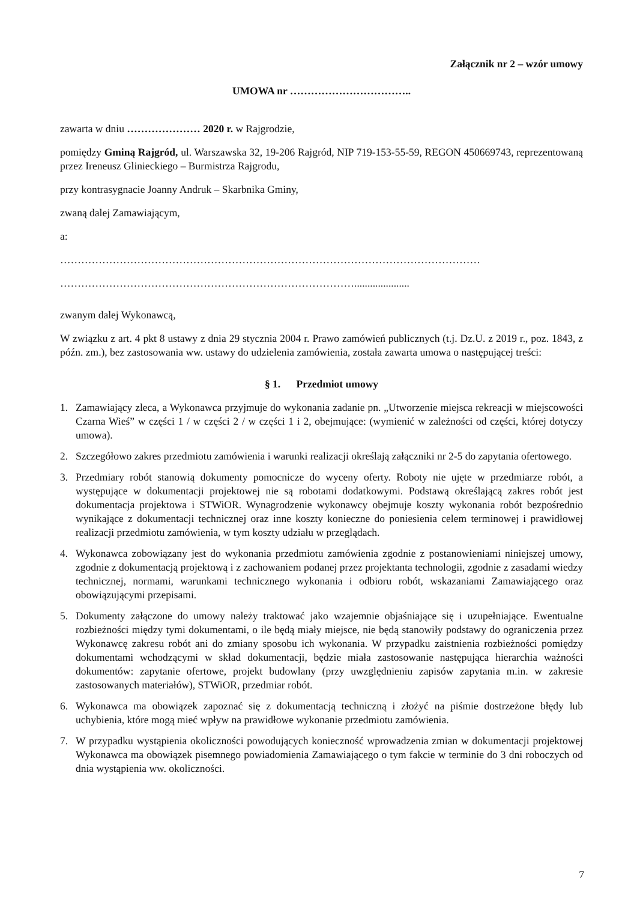Załącznik nr 2 – wzór umowy
UMOWA nr ……………………………..
zawarta w dniu ………………… 2020 r. w Rajgrodzie,
pomiędzy Gminą Rajgród, ul. Warszawska 32, 19-206 Rajgród, NIP 719-153-55-59, REGON 450669743, reprezentowaną przez Ireneusz Glinieckiego – Burmistrza Rajgrodu,
przy kontrasygnacie Joanny Andruk – Skarbnika Gminy,
zwaną dalej Zamawiającym,
a:
…………………………………………………………………………………………………………
………………………………………………………………………….....................
zwanym dalej Wykonawcą,
W związku z art. 4 pkt 8 ustawy z dnia 29 stycznia 2004 r. Prawo zamówień publicznych (t.j. Dz.U. z 2019 r., poz. 1843, z późn. zm.), bez zastosowania ww. ustawy do udzielenia zamówienia, została zawarta umowa o następującej treści:
§ 1. Przedmiot umowy
1. Zamawiający zleca, a Wykonawca przyjmuje do wykonania zadanie pn. „Utworzenie miejsca rekreacji w miejscowości Czarna Wieś” w części 1 / w części 2 / w części 1 i 2, obejmujące: (wymienić w zależności od części, której dotyczy umowa).
2. Szczegółowo zakres przedmiotu zamówienia i warunki realizacji określają załączniki nr 2-5 do zapytania ofertowego.
3. Przedmiary robót stanowią dokumenty pomocnicze do wyceny oferty. Roboty nie ujęte w przedmiarze robót, a występujące w dokumentacji projektowej nie są robotami dodatkowymi. Podstawą określającą zakres robót jest dokumentacja projektowa i STWiOR. Wynagrodzenie wykonawcy obejmuje koszty wykonania robót bezpośrednio wynikające z dokumentacji technicznej oraz inne koszty konieczne do poniesienia celem terminowej i prawidłowej realizacji przedmiotu zamówienia, w tym koszty udziału w przeglądach.
4. Wykonawca zobowiązany jest do wykonania przedmiotu zamówienia zgodnie z postanowieniami niniejszej umowy, zgodnie z dokumentacją projektową i z zachowaniem podanej przez projektanta technologii, zgodnie z zasadami wiedzy technicznej, normami, warunkami technicznego wykonania i odbioru robót, wskazaniami Zamawiającego oraz obowiązującymi przepisami.
5. Dokumenty załączone do umowy należy traktować jako wzajemnie objaśniające się i uzupełniające. Ewentualne rozbieżności między tymi dokumentami, o ile będą miały miejsce, nie będą stanowiły podstawy do ograniczenia przez Wykonawcę zakresu robót ani do zmiany sposobu ich wykonania. W przypadku zaistnienia rozbieżności pomiędzy dokumentami wchodzącymi w skład dokumentacji, będzie miała zastosowanie następująca hierarchia ważności dokumentów: zapytanie ofertowe, projekt budowlany (przy uwzględnieniu zapisów zapytania m.in. w zakresie zastosowanych materiałów), STWiOR, przedmiar robót.
6. Wykonawca ma obowiązek zapoznać się z dokumentacją techniczną i złożyć na piśmie dostrzeżone błędy lub uchybienia, które mogą mieć wpływ na prawidłowe wykonanie przedmiotu zamówienia.
7. W przypadku wystąpienia okoliczności powodujących konieczność wprowadzenia zmian w dokumentacji projektowej Wykonawca ma obowiązek pisemnego powiadomienia Zamawiającego o tym fakcie w terminie do 3 dni roboczych od dnia wystąpienia ww. okoliczności.
7